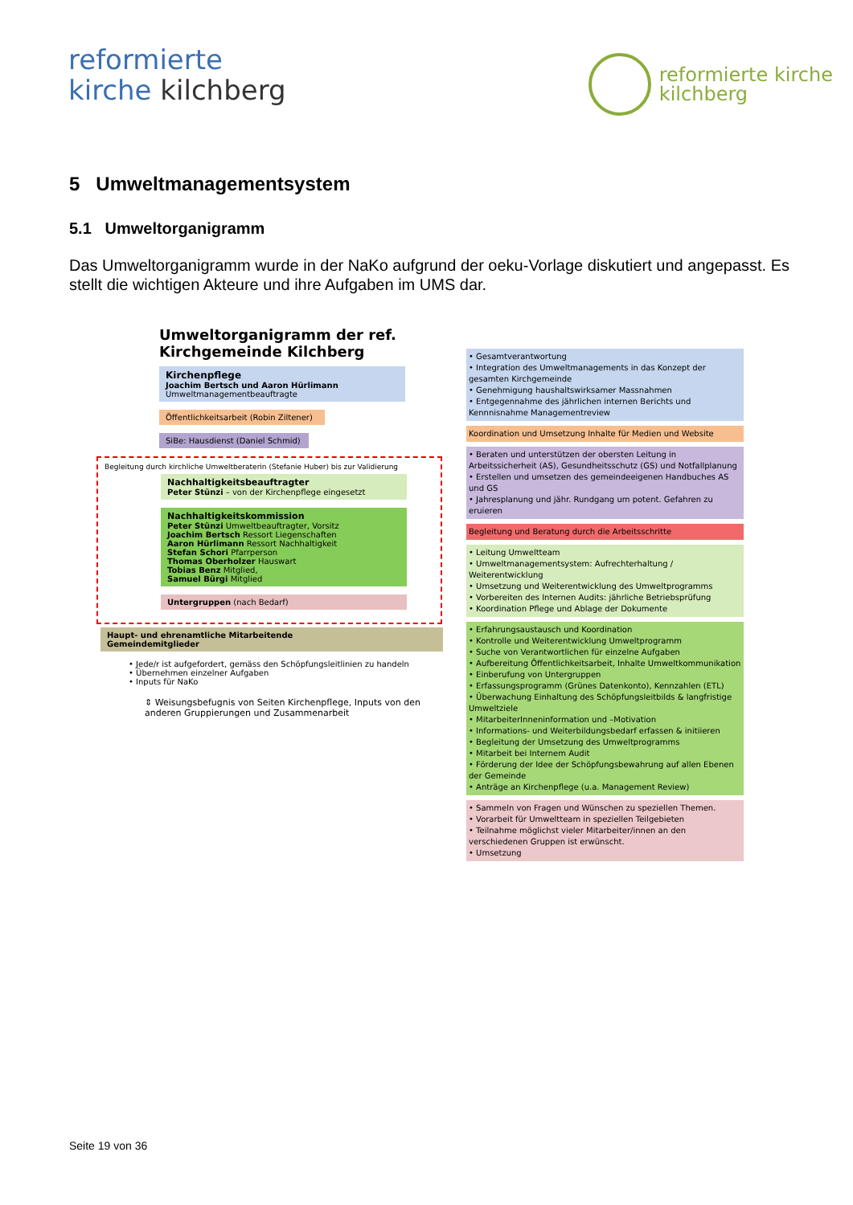reformierte
kirche kilchberg
reformierte kirche
kilchberg
5 Umweltmanagementsystem
5.1 Umweltorganigramm
Das Umweltorganigramm wurde in der NaKo aufgrund der oeku-Vorlage diskutiert und angepasst. Es stellt die wichtigen Akteure und ihre Aufgaben im UMS dar.
Umweltorganigramm der ref. Kirchgemeinde Kilchberg
Kirchenpflege
Joachim Bertsch und Aaron Hürlimann
Umweltmanagementbeauftragte
Öffentlichkeitsarbeit (Robin Ziltener)
SiBe: Hausdienst (Daniel Schmid)
Begleitung durch kirchliche Umweltberaterin (Stefanie Huber) bis zur Validierung
Nachhaltigkeitsbeauftragter
Peter Stünzi – von der Kirchenpflege eingesetzt
Nachhaltigkeitskommission
Peter Stünzi Umweltbeauftragter, Vorsitz
Joachim Bertsch Ressort Liegenschaften
Aaron Hürlimann Ressort Nachhaltigkeit
Stefan Schori Pfarrperson
Thomas Oberholzer Hauswart
Tobias Benz Mitglied,
Samuel Bürgi Mitglied
Untergruppen (nach Bedarf)
Haupt- und ehrenamtliche Mitarbeitende
Gemeindemitglieder
• Jede/r ist aufgefordert, gemäss den Schöpfungsleitlinien zu handeln
• Übernehmen einzelner Aufgaben
• Inputs für NaKo
⇕ Weisungsbefugnis von Seiten Kirchenpflege, Inputs von den anderen Gruppierungen und Zusammenarbeit
• Gesamtverantwortung
• Integration des Umweltmanagements in das Konzept der gesamten Kirchgemeinde
• Genehmigung haushaltswirksamer Massnahmen
• Entgegennahme des jährlichen internen Berichts und Kennnisnahme Managementreview
Koordination und Umsetzung Inhalte für Medien und Website
• Beraten und unterstützen der obersten Leitung in Arbeitssicherheit (AS), Gesundheitsschutz (GS) und Notfallplanung
• Erstellen und umsetzen des gemeindeeigenen Handbuches AS und GS
• Jahresplanung und jähr. Rundgang um potent. Gefahren zu eruieren
Begleitung und Beratung durch die Arbeitsschritte
• Leitung Umweltteam
• Umweltmanagementsystem: Aufrechterhaltung / Weiterentwicklung
• Umsetzung und Weiterentwicklung des Umweltprogramms
• Vorbereiten des Internen Audits: jährliche Betriebsprüfung
• Koordination Pflege und Ablage der Dokumente
• Erfahrungsaustausch und Koordination
• Kontrolle und Weiterentwicklung Umweltprogramm
• Suche von Verantwortlichen für einzelne Aufgaben
• Aufbereitung Öffentlichkeitsarbeit, Inhalte Umweltkommunikation
• Einberufung von Untergruppen
• Erfassungsprogramm (Grünes Datenkonto), Kennzahlen (ETL)
• Überwachung Einhaltung des Schöpfungsleitbilds & langfristige Umweltziele
• MitarbeiterInneninformation und –Motivation
• Informations- und Weiterbildungsbedarf erfassen & initiieren
• Begleitung der Umsetzung des Umweltprogramms
• Mitarbeit bei Internem Audit
• Förderung der Idee der Schöpfungsbewahrung auf allen Ebenen der Gemeinde
• Anträge an Kirchenpflege (u.a. Management Review)
• Sammeln von Fragen und Wünschen zu speziellen Themen.
• Vorarbeit für Umweltteam in speziellen Teilgebieten
• Teilnahme möglichst vieler Mitarbeiter/innen an den verschiedenen Gruppen ist erwünscht.
• Umsetzung
Seite 19 von 36